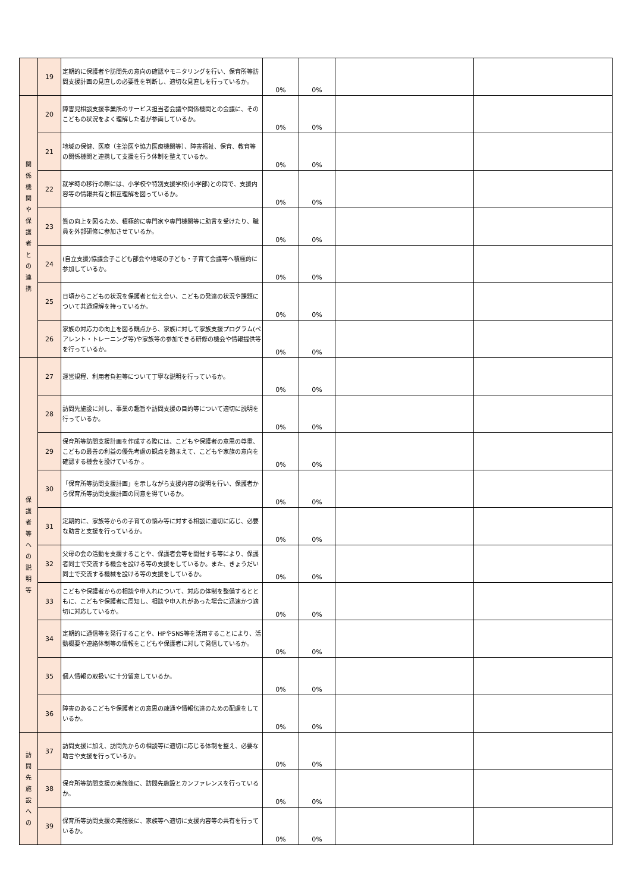| | 19 | 定期的に保護者や訪問先の意向の確認やモニタリングを行い、保育所等訪問支援計画の見直しの必要性を判断し、適切な見直しを行っているか。 | 0% | 0% | | |
| 関 係 機 関 や 保 護 者 と の 連 携 | 20 | 障害児相談支援事業所のサービス担当者会議や関係機関との会議に、そのこどもの状況をよく理解した者が参画しているか。 | 0% | 0% | | |
| | 21 | 地域の保健、医療（主治医や協力医療機関等）、障害福祉、保育、教育等の関係機関と連携して支援を行う体制を整えているか。 | 0% | 0% | | |
| | 22 | 就学時の移行の際には、小学校や特別支援学校(小学部)との間で、支援内容等の情報共有と相互理解を図っているか。 | 0% | 0% | | |
| | 23 | 質の向上を図るため、積極的に専門家や専門機関等に助言を受けたり、職員を外部研修に参加させているか。 | 0% | 0% | | |
| | 24 | (自立支援)協議会子こども部会や地域の子ども・子育て会議等へ積極的に参加しているか。 | 0% | 0% | | |
| | 25 | 日頃からこどもの状況を保護者と伝え合い、こどもの発達の状況や課題について共通理解を持っているか。 | 0% | 0% | | |
| | 26 | 家族の対応力の向上を図る観点から、家族に対して家族支援プログラム(ペアレント・トレーニング等)や家族等の参加できる研修の機会や情報提供等を行っているか。 | 0% | 0% | | |
| 保 護 者 等 へ の 説 明 等 | 27 | 運営規程、利用者負担等について丁寧な説明を行っているか。 | 0% | 0% | | |
| | 28 | 訪問先施設に対し、事業の趣旨や訪問支援の目的等について適切に説明を行っているか。 | 0% | 0% | | |
| | 29 | 保育所等訪問支援計画を作成する際には、こどもや保護者の意思の尊重、こどもの最善の利益の優先考慮の観点を踏まえて、こどもや家族の意向を確認する機会を設けているか 。 | 0% | 0% | | |
| | 30 | 「保育所等訪問支援計画」を示しながら支援内容の説明を行い、保護者から保育所等訪問支援計画の同意を得ているか。 | 0% | 0% | | |
| | 31 | 定期的に、家族等からの子育ての悩み等に対する相談に適切に応じ、必要な助言と支援を行っているか。 | 0% | 0% | | |
| | 32 | 父母の会の活動を支援することや、保護者会等を開催する等により、保護者同士で交流する機会を設ける等の支援をしているか。また、きょうだい同士で交流する機械を設ける等の支援をしているか。 | 0% | 0% | | |
| | 33 | こどもや保護者からの相談や申入れについて、対応の体制を整備するとともに、こどもや保護者に周知し、相談や申入れがあった場合に迅速かつ適切に対応しているか。 | 0% | 0% | | |
| | 34 | 定期的に通信等を発行することや、HPやSNS等を活用することにより、活動概要や連絡体制等の情報をこどもや保護者に対して発信しているか。 | 0% | 0% | | |
| | 35 | 個人情報の取扱いに十分留意しているか。 | 0% | 0% | | |
| | 36 | 障害のあるこどもや保護者との意思の疎通や情報伝達のための配慮をしているか。 | 0% | 0% | | |
| 訪 問 先 施 設 へ の | 37 | 訪問支援に加え、訪問先からの相談等に適切に応じる体制を整え、必要な助言や支援を行っているか。 | 0% | 0% | | |
| | 38 | 保育所等訪問支援の実施後に、訪問先施設とカンファレンスを行っているか。 | 0% | 0% | | |
| | 39 | 保育所等訪問支援の実施後に、家族等へ適切に支援内容等の共有を行っているか。 | 0% | 0% | | |